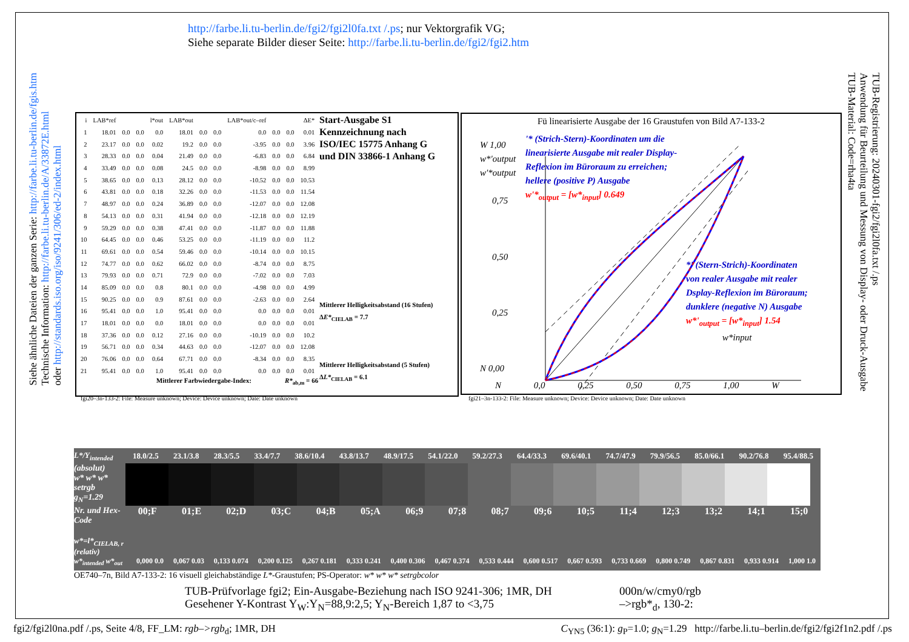http://farbe.li.tu-berlin.de/fgi2/fgi2l0fa.txt /.ps; nur Vektorgrafik VG;
Siehe separate Bilder dieser Seite: http://farbe.li.tu-berlin.de/fgi2/fgi2.htm
Siehe ähnliche Dateien der ganzen Serie: http://farbe.li.tu-berlin.de/fgis.htm
Technische Information: http://farbe.li.tu-berlin.de/A/33872E.html
oder http://standards.iso.org/iso/9241/306/ed-2/index.html
TUB-Registrierung: 20240301-fgi2/fgi2l0fa.txt /.ps
Anwendung für Beurteilung und Messung von Display- oder Druck-Ausgabe
TUB-Material: Code=rha4ta
| i | LAB*ref | | | l*out | LAB*out | | | LAB*out/c–ref | | | ΔE* |
| 1 | 18.01 | 0.0 | 0.0 | 0.0 | 18.01 | 0.0 | 0.0 | 0.0 | 0.0 | 0.0 | 0.01 |
| 2 | 23.17 | 0.0 | 0.0 | 0.02 | 19.2 | 0.0 | 0.0 | -3.95 | 0.0 | 0.0 | 3.96 |
| 3 | 28.33 | 0.0 | 0.0 | 0.04 | 21.49 | 0.0 | 0.0 | -6.83 | 0.0 | 0.0 | 6.84 |
| 4 | 33.49 | 0.0 | 0.0 | 0.08 | 24.5 | 0.0 | 0.0 | -8.98 | 0.0 | 0.0 | 8.99 |
| 5 | 38.65 | 0.0 | 0.0 | 0.13 | 28.12 | 0.0 | 0.0 | -10.52 | 0.0 | 0.0 | 10.53 |
| 6 | 43.81 | 0.0 | 0.0 | 0.18 | 32.26 | 0.0 | 0.0 | -11.53 | 0.0 | 0.0 | 11.54 |
| 7 | 48.97 | 0.0 | 0.0 | 0.24 | 36.89 | 0.0 | 0.0 | -12.07 | 0.0 | 0.0 | 12.08 |
| 8 | 54.13 | 0.0 | 0.0 | 0.31 | 41.94 | 0.0 | 0.0 | -12.18 | 0.0 | 0.0 | 12.19 |
| 9 | 59.29 | 0.0 | 0.0 | 0.38 | 47.41 | 0.0 | 0.0 | -11.87 | 0.0 | 0.0 | 11.88 |
| 10 | 64.45 | 0.0 | 0.0 | 0.46 | 53.25 | 0.0 | 0.0 | -11.19 | 0.0 | 0.0 | 11.2 |
| 11 | 69.61 | 0.0 | 0.0 | 0.54 | 59.46 | 0.0 | 0.0 | -10.14 | 0.0 | 0.0 | 10.15 |
| 12 | 74.77 | 0.0 | 0.0 | 0.62 | 66.02 | 0.0 | 0.0 | -8.74 | 0.0 | 0.0 | 8.75 |
| 13 | 79.93 | 0.0 | 0.0 | 0.71 | 72.9 | 0.0 | 0.0 | -7.02 | 0.0 | 0.0 | 7.03 |
| 14 | 85.09 | 0.0 | 0.0 | 0.8 | 80.1 | 0.0 | 0.0 | -4.98 | 0.0 | 0.0 | 4.99 |
| 15 | 90.25 | 0.0 | 0.0 | 0.9 | 87.61 | 0.0 | 0.0 | -2.63 | 0.0 | 0.0 | 2.64 |
| 16 | 95.41 | 0.0 | 0.0 | 1.0 | 95.41 | 0.0 | 0.0 | 0.0 | 0.0 | 0.0 | 0.01 |
| 17 | 18.01 | 0.0 | 0.0 | 0.0 | 18.01 | 0.0 | 0.0 | 0.0 | 0.0 | 0.0 | 0.01 |
| 18 | 37.36 | 0.0 | 0.0 | 0.12 | 27.16 | 0.0 | 0.0 | -10.19 | 0.0 | 0.0 | 10.2 |
| 19 | 56.71 | 0.0 | 0.0 | 0.34 | 44.63 | 0.0 | 0.0 | -12.07 | 0.0 | 0.0 | 12.08 |
| 20 | 76.06 | 0.0 | 0.0 | 0.64 | 67.71 | 0.0 | 0.0 | -8.34 | 0.0 | 0.0 | 8.35 |
| 21 | 95.41 | 0.0 | 0.0 | 1.0 | 95.41 | 0.0 | 0.0 | 0.0 | 0.0 | 0.0 | 0.01 |
Mittlerer Farbwiedergabe-Index: R*<sub>ab,m</sub> = 66
Start-Ausgabe S1
Kennzeichnung nach
ISO/IEC 15775 Anhang G
und DIN 33866-1 Anhang G
Mittlerer Helligkeitsabstand (16 Stufen)
ΔE*<sub>CIELAB</sub> = 7.7
Mittlerer Helligkeitsabstand (5 Stufen)
ΔL*<sub>CIELAB</sub> = 6.1
fgi20–3n-133-2: File: Measure unknown; Device: Device unknown; Date: Date unknown
Fü linearisierte Ausgabe der 16 Graustufen von Bild A7-133-2
W 1,00
w*'output
w'*output
0,75
0,50
0,25
N 0,00
N 0,0 0,25 0,50 0,75 1,00 W
'* (Strich-Stern)-Koordinaten um die
linearisierte Ausgabe mit realer Display-
Reflexion im Büroraum zu erreichen;
hellere (positive P) Ausgabe
w'*<sub>output</sub> = [w*<sub>input</sub>] 0.649
*' (Stern-Strich)-Koordinaten
von realer Ausgabe mit realer
Dsplay-Reflexion im Büroraum;
dunklere (negative N) Ausgabe
w*'<sub>output</sub> = [w*<sub>input</sub>] 1.54
w*input
fgi21–3n-133-2: File: Measure unknown; Device: Device unknown; Date: Date unknown
L*/Y<sub>intended</sub> 18.0/2.5 23.1/3.8 28.3/5.5 33.4/7.7 38.6/10.4 43.8/13.7 48.9/17.5 54.1/22.0 59.2/27.3 64.4/33.3 69.6/40.1 74.7/47.9 79.9/56.5 85.0/66.1 90.2/76.8 95.4/88.5
(absolut)
w* w* w*
setrgb
g<sub>N</sub>=1.29
Nr. und Hex-Code 00;F 01;E 02;D 03;C 04;B 05;A 06;9 07;8 08;7 09;6 10;5 11;4 12;3 13;2 14;1 15;0
w*=l*<sub>CIELAB, r</sub> (relativ)
w*<sub>intended</sub> w*<sub>out</sub> 0,000 0.0 0,067 0.03 0,133 0.074 0,200 0.125 0,267 0.181 0,333 0.241 0,400 0.306 0,467 0.374 0,533 0.444 0,600 0.517 0,667 0.593 0,733 0.669 0,800 0.749 0,867 0.831 0,933 0.914 1,000 1.0
OE740–7n, Bild A7-133-2: 16 visuell gleichabständige L*-Graustufen; PS-Operator: w* w* w* setrgbcolor
TUB-Prüfvorlage fgi2; Ein-Ausgabe-Beziehung nach ISO 9241-306; 1MR, DH
Gesehener Y-Kontrast Y<sub>W</sub>:Y<sub>N</sub>=88,9:2,5; Y<sub>N</sub>-Bereich 1,87 to <3,75
000n/w/cmy0/rgb
–>rgb*<sub>d</sub>, 130-2:
fgi2/fgi2l0na.pdf /.ps, Seite 4/8, FF_LM: rgb–>rgb<sub>d</sub>; 1MR, DH C<sub>YN5</sub> (36:1): g<sub>P</sub>=1.0; g<sub>N</sub>=1.29 http://farbe.li.tu–berlin.de/fgi2/fgi2f1n2.pdf /.ps